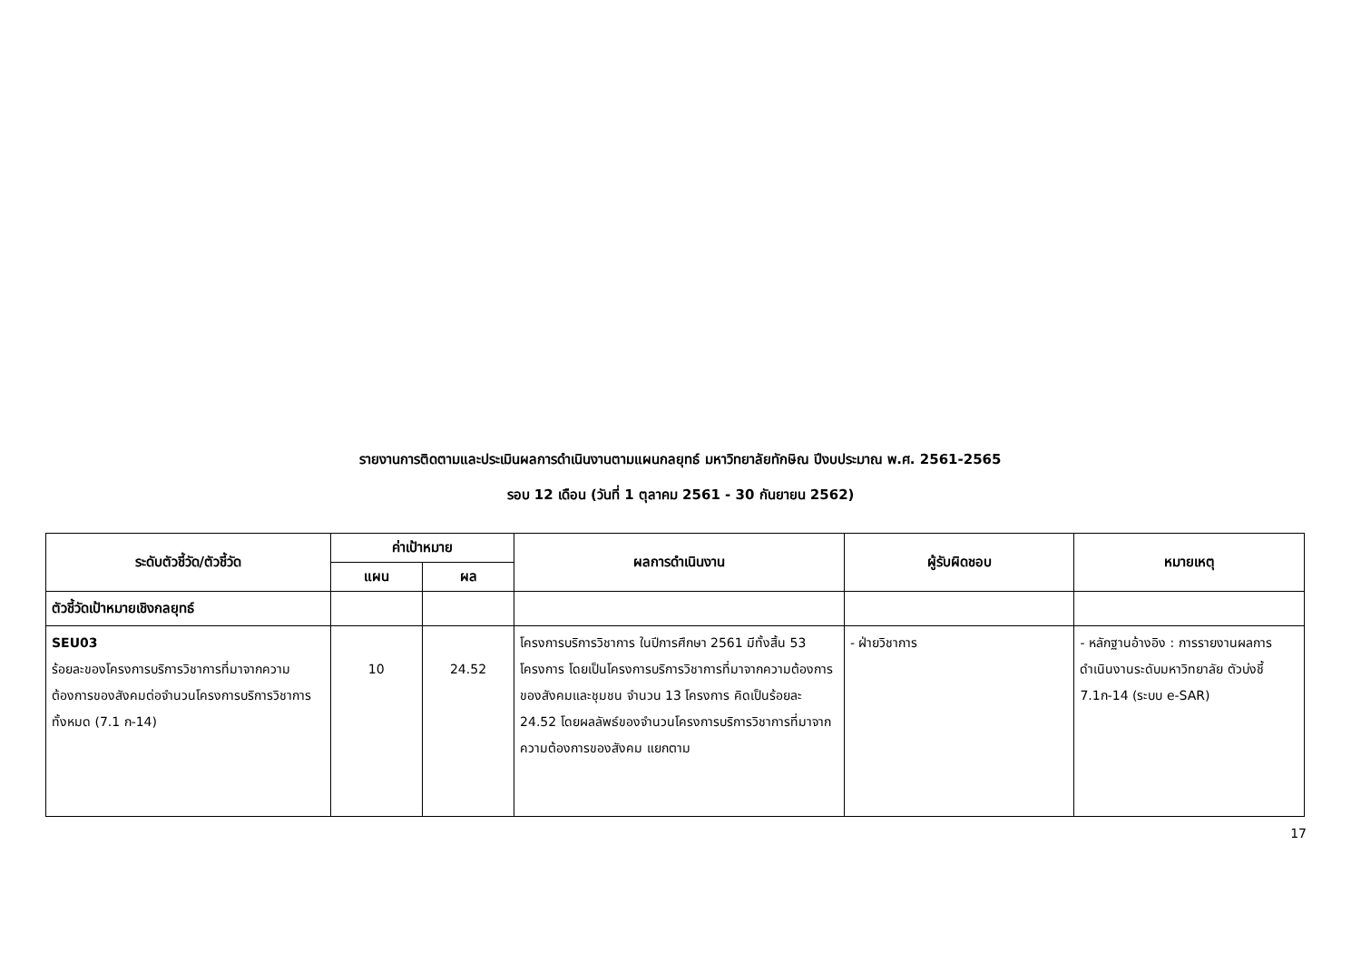รายงานการติดตามและประเมินผลการดำเนินงานตามแผนกลยุทธ์ มหาวิทยาลัยทักษิณ ปีงบประมาณ พ.ศ. 2561-2565
รอบ 12 เดือน (วันที่ 1 ตุลาคม 2561 - 30 กันยายน 2562)
| ระดับตัวชี้วัด/ตัวชี้วัด | ค่าเป้าหมาย | | ผลการดำเนินงาน | ผู้รับผิดชอบ | หมายเหตุ |
| --- | --- | --- | --- | --- | --- |
| | แผน | ผล | | | |
| ตัวชี้วัดเป้าหมายเชิงกลยุทธ์ | | | | | |
| SEU03 ร้อยละของโครงการบริการวิชาการที่มาจากความต้องการของสังคมต่อจำนวนโครงการบริการวิชาการทั้งหมด (7.1 ก-14) | 10 | 24.52 | โครงการบริการวิชาการ ในปีการศึกษา 2561 มีทั้งสิ้น 53 โครงการ โดยเป็นโครงการบริการวิชาการที่มาจากความต้องการของสังคมและชุมชน จำนวน 13 โครงการ คิดเป็นร้อยละ 24.52 โดยผลลัพธ์ของจำนวนโครงการบริการวิชาการที่มาจากความต้องการของสังคม แยกตาม | - ฝ่ายวิชาการ | - หลักฐานอ้างอิง : การรายงานผลการดำเนินงานระดับมหาวิทยาลัย ตัวบ่งชี้ 7.1ก-14 (ระบบ e-SAR) |
17